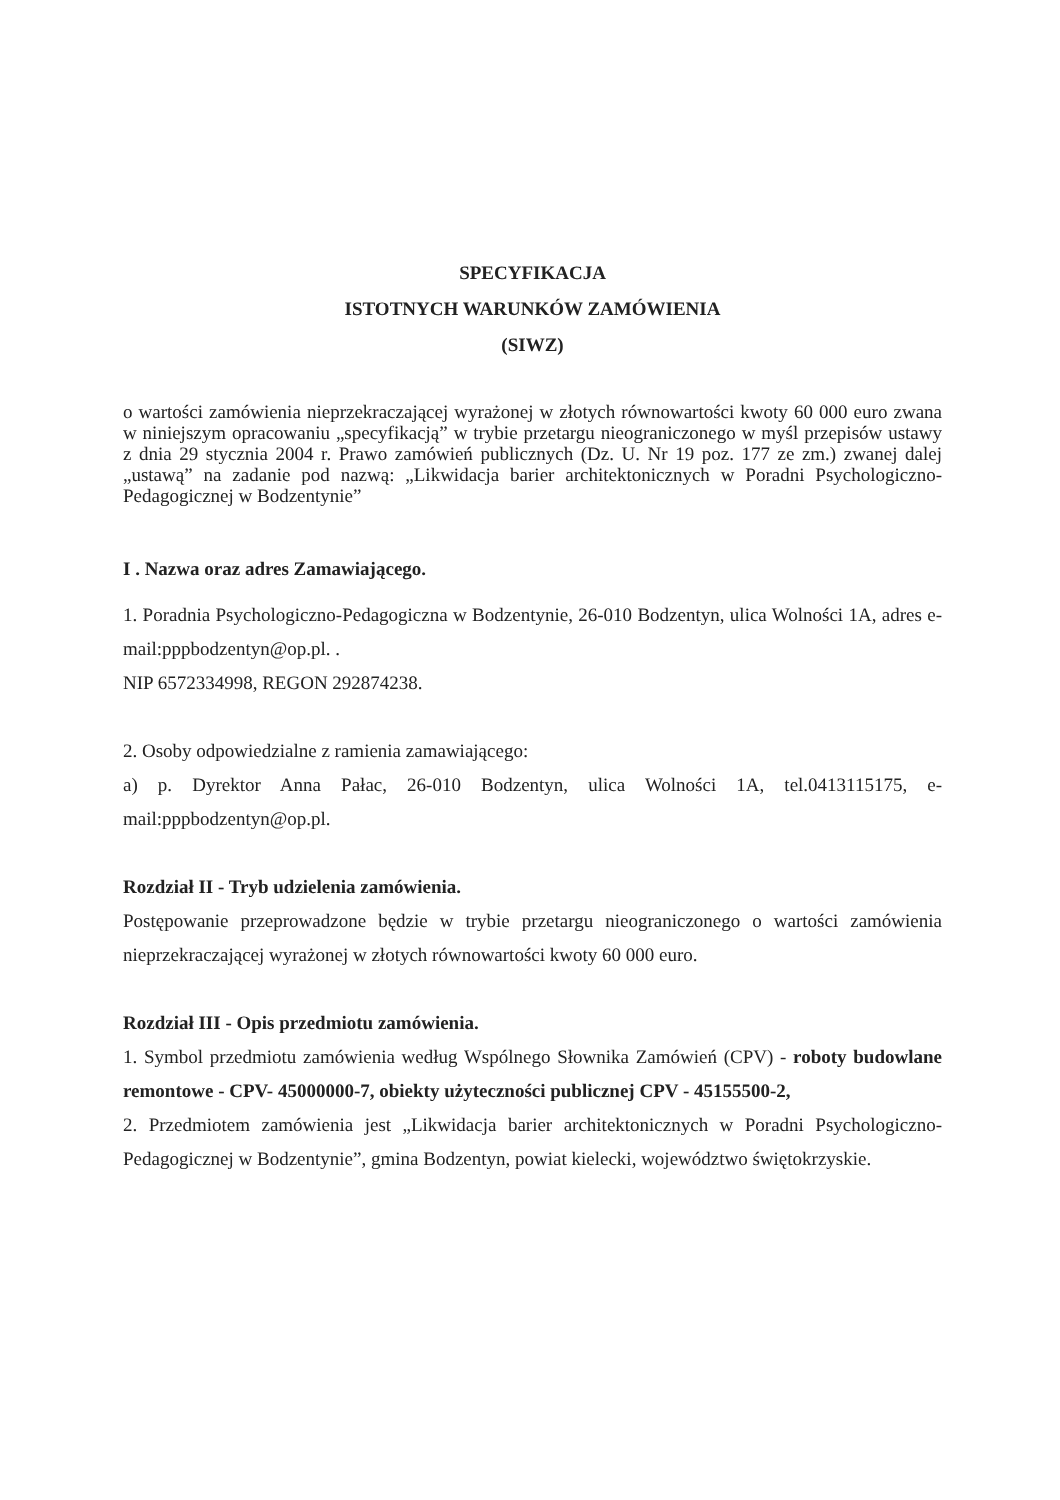SPECYFIKACJA
ISTOTNYCH WARUNKÓW ZAMÓWIENIA
(SIWZ)
o wartości zamówienia nieprzekraczającej wyrażonej w złotych równowartości kwoty 60 000 euro zwana w niniejszym opracowaniu „specyfikacją” w trybie przetargu nieograniczonego w myśl przepisów ustawy z dnia 29 stycznia 2004 r. Prawo zamówień publicznych (Dz. U. Nr 19 poz. 177 ze zm.) zwanej dalej „ustawą” na zadanie pod nazwą: „Likwidacja barier architektonicznych w Poradni Psychologiczno-Pedagogicznej w Bodzentynie”
I . Nazwa oraz adres Zamawiającego.
1. Poradnia Psychologiczno-Pedagogiczna w Bodzentynie, 26-010 Bodzentyn, ulica Wolności 1A, adres e-mail:pppbodzentyn@op.pl. .
NIP 6572334998, REGON 292874238.
2. Osoby odpowiedzialne z ramienia zamawiającego:
a) p. Dyrektor Anna Pałac, 26-010 Bodzentyn, ulica Wolności 1A, tel.0413115175, e-mail:pppbodzentyn@op.pl.
Rozdział II - Tryb udzielenia zamówienia.
Postępowanie przeprowadzone będzie w trybie przetargu nieograniczonego o wartości zamówienia nieprzekraczającej wyrażonej w złotych równowartości kwoty 60 000 euro.
Rozdział III - Opis przedmiotu zamówienia.
1. Symbol przedmiotu zamówienia według Wspólnego Słownika Zamówień (CPV) - roboty budowlane remontowe - CPV- 45000000-7, obiekty użyteczności publicznej CPV - 45155500-2,
2. Przedmiotem zamówienia jest „Likwidacja barier architektonicznych w Poradni Psychologiczno-Pedagogicznej w Bodzentynie”, gmina Bodzentyn, powiat kielecki, województwo świętokrzyskie.